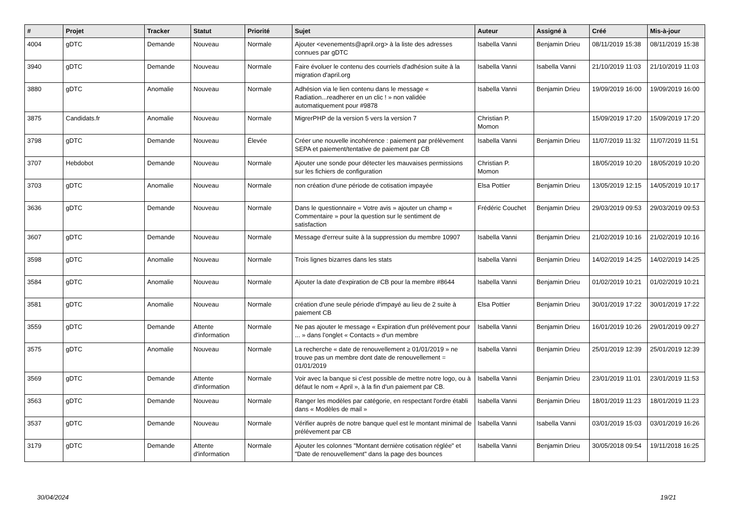| # | Projet | Tracker | Statut | Priorité | Sujet | Auteur | Assigné à | Créé | Mis-à-jour |
| --- | --- | --- | --- | --- | --- | --- | --- | --- | --- |
| 4004 | gDTC | Demande | Nouveau | Normale | Ajouter <evenements@april.org> à la liste des adresses connues par gDTC | Isabella Vanni | Benjamin Drieu | 08/11/2019 15:38 | 08/11/2019 15:38 |
| 3940 | gDTC | Demande | Nouveau | Normale | Faire évoluer le contenu des courriels d'adhésion suite à la migration d'april.org | Isabella Vanni | Isabella Vanni | 21/10/2019 11:03 | 21/10/2019 11:03 |
| 3880 | gDTC | Anomalie | Nouveau | Normale | Adhésion via le lien contenu dans le message « Radiation...readherer en un clic ! » non validée automatiquement pour #9878 | Isabella Vanni | Benjamin Drieu | 19/09/2019 16:00 | 19/09/2019 16:00 |
| 3875 | Candidats.fr | Anomalie | Nouveau | Normale | MigrerPHP de la version 5 vers la version 7 | Christian P. Momon | | 15/09/2019 17:20 | 15/09/2019 17:20 |
| 3798 | gDTC | Demande | Nouveau | Élevée | Créer une nouvelle incohérence : paiement par prélèvement SEPA et paiement/tentative de paiement par CB | Isabella Vanni | Benjamin Drieu | 11/07/2019 11:32 | 11/07/2019 11:51 |
| 3707 | Hebdobot | Demande | Nouveau | Normale | Ajouter une sonde pour détecter les mauvaises permissions sur les fichiers de configuration | Christian P. Momon | | 18/05/2019 10:20 | 18/05/2019 10:20 |
| 3703 | gDTC | Anomalie | Nouveau | Normale | non création d'une période de cotisation impayée | Elsa Pottier | Benjamin Drieu | 13/05/2019 12:15 | 14/05/2019 10:17 |
| 3636 | gDTC | Demande | Nouveau | Normale | Dans le questionnaire « Votre avis » ajouter un champ « Commentaire » pour la question sur le sentiment de satisfaction | Frédéric Couchet | Benjamin Drieu | 29/03/2019 09:53 | 29/03/2019 09:53 |
| 3607 | gDTC | Demande | Nouveau | Normale | Message d'erreur suite à la suppression du membre 10907 | Isabella Vanni | Benjamin Drieu | 21/02/2019 10:16 | 21/02/2019 10:16 |
| 3598 | gDTC | Anomalie | Nouveau | Normale | Trois lignes bizarres dans les stats | Isabella Vanni | Benjamin Drieu | 14/02/2019 14:25 | 14/02/2019 14:25 |
| 3584 | gDTC | Anomalie | Nouveau | Normale | Ajouter la date d'expiration de CB pour la membre #8644 | Isabella Vanni | Benjamin Drieu | 01/02/2019 10:21 | 01/02/2019 10:21 |
| 3581 | gDTC | Anomalie | Nouveau | Normale | création d'une seule période d'impayé au lieu de 2 suite à paiement CB | Elsa Pottier | Benjamin Drieu | 30/01/2019 17:22 | 30/01/2019 17:22 |
| 3559 | gDTC | Demande | Attente d'information | Normale | Ne pas ajouter le message « Expiration d'un prélévement pour ... » dans l'onglet « Contacts » d'un membre | Isabella Vanni | Benjamin Drieu | 16/01/2019 10:26 | 29/01/2019 09:27 |
| 3575 | gDTC | Anomalie | Nouveau | Normale | La recherche « date de renouvellement ≥ 01/01/2019 » ne trouve pas un membre dont date de renouvellement = 01/01/2019 | Isabella Vanni | Benjamin Drieu | 25/01/2019 12:39 | 25/01/2019 12:39 |
| 3569 | gDTC | Demande | Attente d'information | Normale | Voir avec la banque si c'est possible de mettre notre logo, ou à défaut le nom « April », à la fin d'un paiement par CB. | Isabella Vanni | Benjamin Drieu | 23/01/2019 11:01 | 23/01/2019 11:53 |
| 3563 | gDTC | Demande | Nouveau | Normale | Ranger les modèles par catégorie, en respectant l'ordre établi dans « Modèles de mail » | Isabella Vanni | Benjamin Drieu | 18/01/2019 11:23 | 18/01/2019 11:23 |
| 3537 | gDTC | Demande | Nouveau | Normale | Vérifier auprès de notre banque quel est le montant minimal de prélévement par CB | Isabella Vanni | Isabella Vanni | 03/01/2019 15:03 | 03/01/2019 16:26 |
| 3179 | gDTC | Demande | Attente d'information | Normale | Ajouter les colonnes "Montant dernière cotisation réglée" et "Date de renouvellement" dans la page des bounces | Isabella Vanni | Benjamin Drieu | 30/05/2018 09:54 | 19/11/2018 16:25 |
30/04/2024 19/21